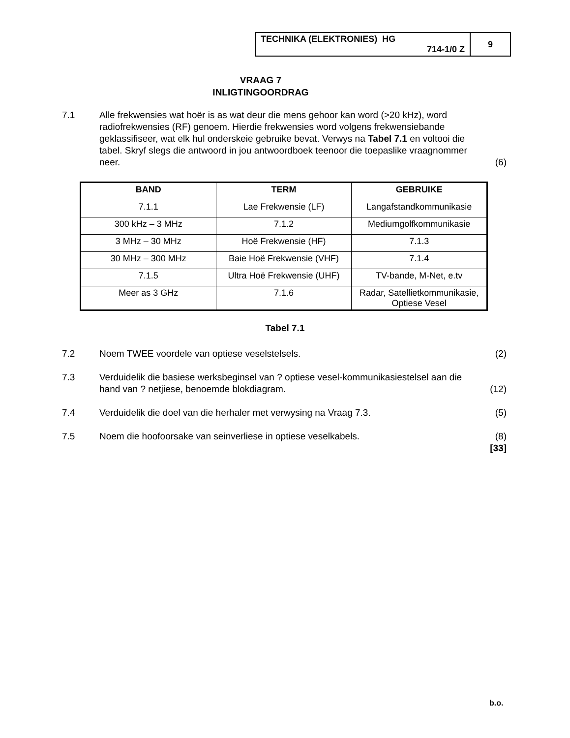| TECHNIKA (ELEKTRONIES) HG 714-1/0 Z | 9 |
VRAAG 7
INLIGTINGOORDRAG
7.1 Alle frekwensies wat hoër is as wat deur die mens gehoor kan word (>20 kHz), word radiofrekwensies (RF) genoem. Hierdie frekwensies word volgens frekwensiebande geklassifiseer, wat elk hul onderskeie gebruike bevat. Verwys na Tabel 7.1 en voltooi die tabel. Skryf slegs die antwoord in jou antwoordboek teenoor die toepaslike vraagnommer neer.
(6)
| BAND | TERM | GEBRUIKE |
| --- | --- | --- |
| 7.1.1 | Lae Frekwensie (LF) | Langafstandkommunikasie |
| 300 kHz – 3 MHz | 7.1.2 | Mediumgolfkommunikasie |
| 3 MHz – 30 MHz | Hoë Frekwensie (HF) | 7.1.3 |
| 30 MHz – 300 MHz | Baie Hoë Frekwensie (VHF) | 7.1.4 |
| 7.1.5 | Ultra Hoë Frekwensie (UHF) | TV-bande, M-Net, e.tv |
| Meer as 3 GHz | 7.1.6 | Radar, Satellietkommunikasie, Optiese Vesel |
Tabel 7.1
7.2 Noem TWEE voordele van optiese veselstelsels.
(2)
7.3 Verduidelik die basiese werksbeginsel van ? optiese vesel-kommunikasiestelsel aan die hand van ? netjiese, benoemde blokdiagram.
(12)
7.4 Verduidelik die doel van die herhaler met verwysing na Vraag 7.3.
(5)
7.5 Noem die hoofoorsake van seinverliese in optiese veselkabels.
(8)
[33]
b.o.